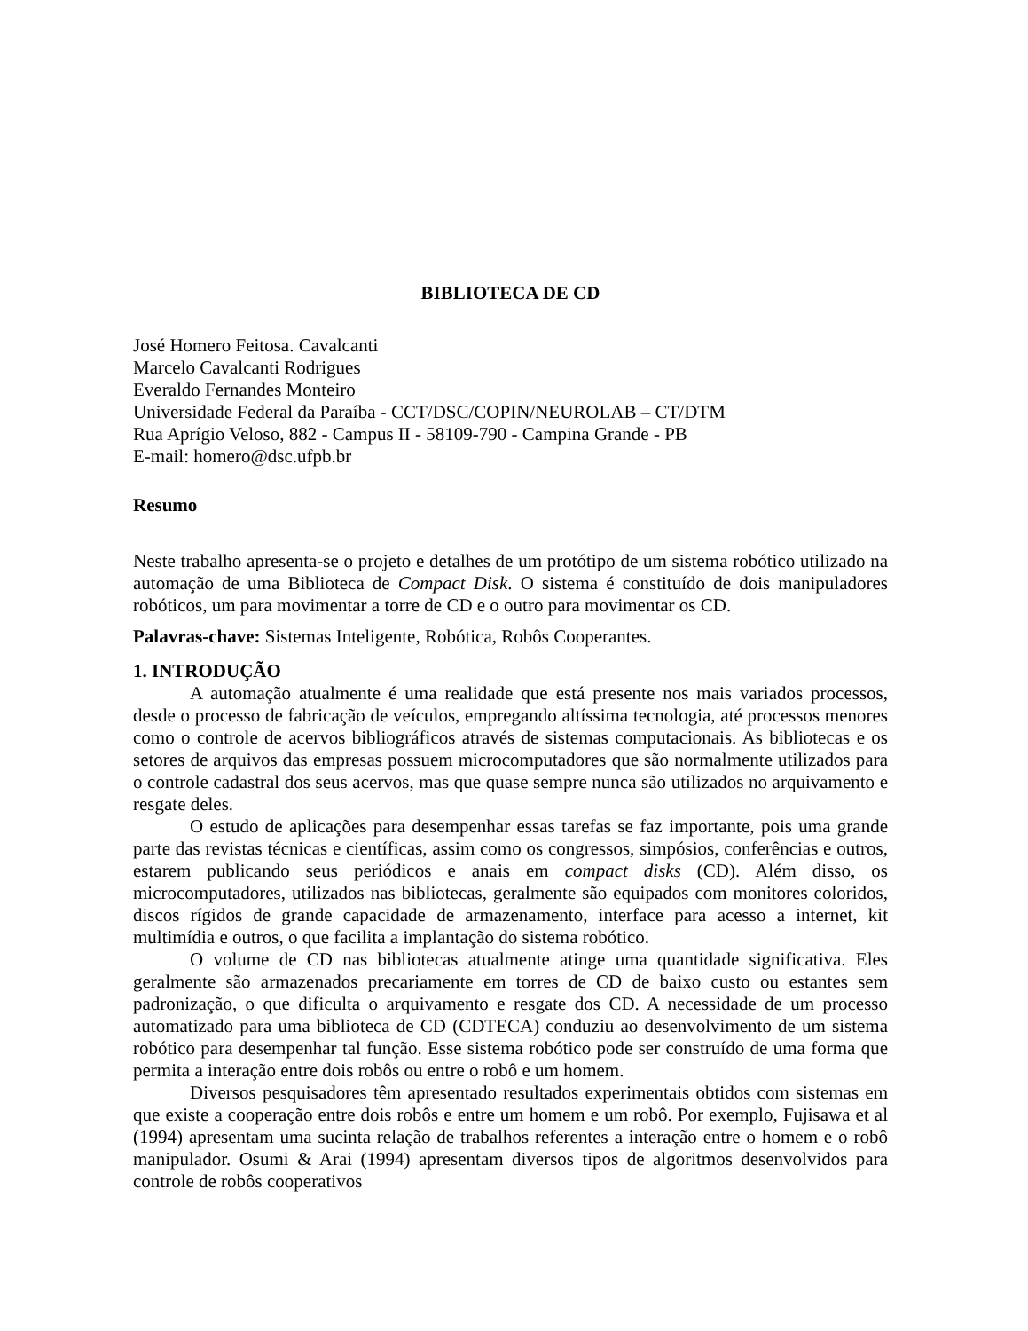BIBLIOTECA DE CD
José Homero Feitosa. Cavalcanti
Marcelo Cavalcanti Rodrigues
Everaldo Fernandes Monteiro
Universidade Federal da Paraíba - CCT/DSC/COPIN/NEUROLAB – CT/DTM
Rua Aprígio Veloso, 882 - Campus II - 58109-790 - Campina Grande - PB
E-mail: homero@dsc.ufpb.br
Resumo
Neste trabalho apresenta-se o projeto e detalhes de um protótipo de um sistema robótico utilizado na automação de uma Biblioteca de Compact Disk. O sistema é constituído de dois manipuladores robóticos, um para movimentar a torre de CD e o outro para movimentar os CD.
Palavras-chave: Sistemas Inteligente, Robótica, Robôs Cooperantes.
1. INTRODUÇÃO
A automação atualmente é uma realidade que está presente nos mais variados processos, desde o processo de fabricação de veículos, empregando altíssima tecnologia, até processos menores como o controle de acervos bibliográficos através de sistemas computacionais. As bibliotecas e os setores de arquivos das empresas possuem microcomputadores que são normalmente utilizados para o controle cadastral dos seus acervos, mas que quase sempre nunca são utilizados no arquivamento e resgate deles.
O estudo de aplicações para desempenhar essas tarefas se faz importante, pois uma grande parte das revistas técnicas e científicas, assim como os congressos, simpósios, conferências e outros, estarem publicando seus periódicos e anais em compact disks (CD). Além disso, os microcomputadores, utilizados nas bibliotecas, geralmente são equipados com monitores coloridos, discos rígidos de grande capacidade de armazenamento, interface para acesso a internet, kit multimídia e outros, o que facilita a implantação do sistema robótico.
O volume de CD nas bibliotecas atualmente atinge uma quantidade significativa. Eles geralmente são armazenados precariamente em torres de CD de baixo custo ou estantes sem padronização, o que dificulta o arquivamento e resgate dos CD. A necessidade de um processo automatizado para uma biblioteca de CD (CDTECA) conduziu ao desenvolvimento de um sistema robótico para desempenhar tal função. Esse sistema robótico pode ser construído de uma forma que permita a interação entre dois robôs ou entre o robô e um homem.
Diversos pesquisadores têm apresentado resultados experimentais obtidos com sistemas em que existe a cooperação entre dois robôs e entre um homem e um robô. Por exemplo, Fujisawa et al (1994) apresentam uma sucinta relação de trabalhos referentes a interação entre o homem e o robô manipulador. Osumi & Arai (1994) apresentam diversos tipos de algoritmos desenvolvidos para controle de robôs cooperativos